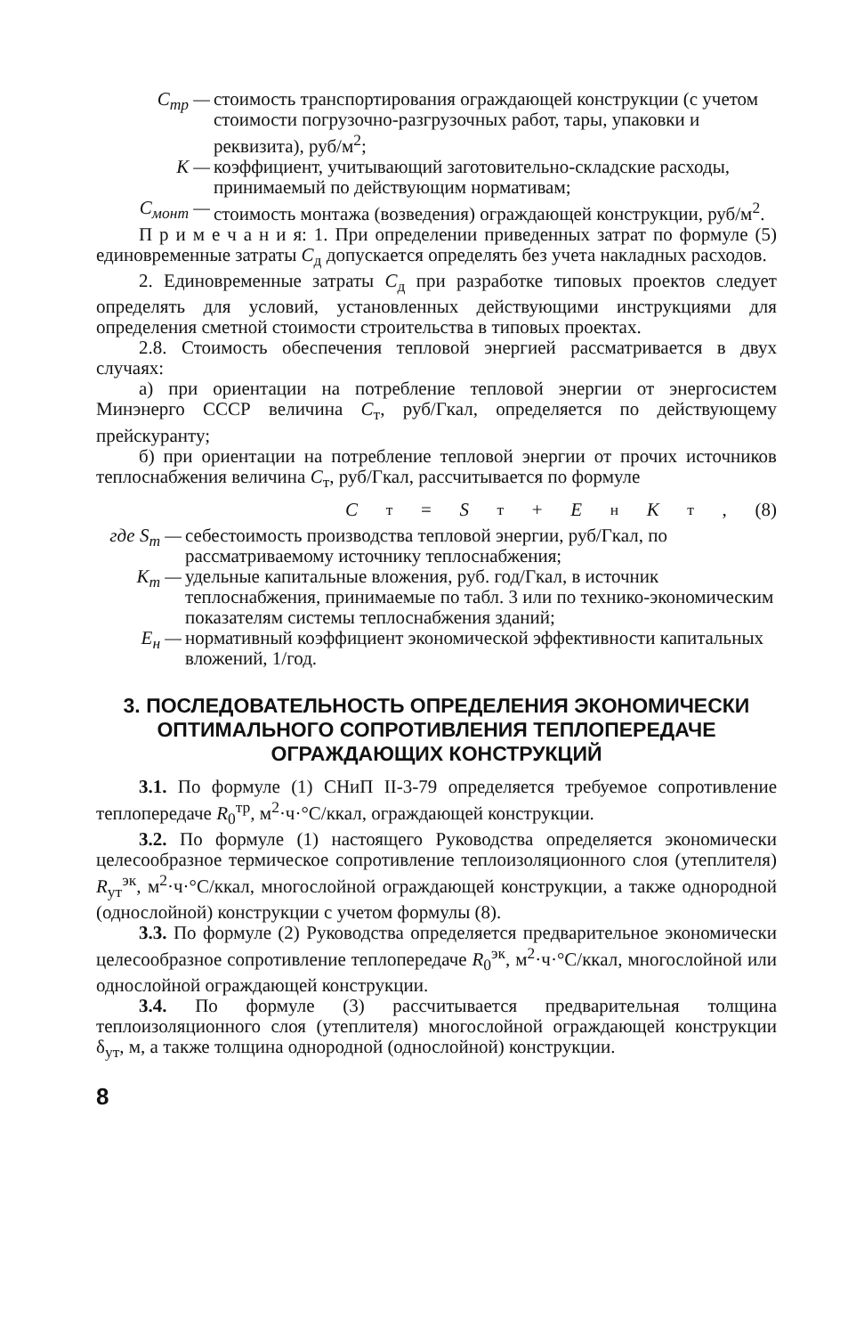С<sub>тр</sub> — стоимость транспортирования ограждающей конструкции (с учетом стоимости погрузочно-разгрузочных работ, тары, упаковки и реквизита), руб/м<sup>2</sup>;
К — коэффициент, учитывающий заготовительно-складские расходы, принимаемый по действующим нормативам;
С<sub>монт</sub> — стоимость монтажа (возведения) ограждающей конструкции, руб/м<sup>2</sup>.
П р и м е ч а н и я: 1. При определении приведенных затрат по формуле (5) единовременные затраты С<sub>д</sub> допускается определять без учета накладных расходов.
2. Единовременные затраты С<sub>д</sub> при разработке типовых проектов следует определять для условий, установленных действующими инструкциями для определения сметной стоимости строительства в типовых проектах.
2.8. Стоимость обеспечения тепловой энергией рассматривается в двух случаях:
а) при ориентации на потребление тепловой энергии от энергосистем Минэнерго СССР величина С<sub>т</sub>, руб/Гкал, определяется по действующему прейскуранту;
б) при ориентации на потребление тепловой энергии от прочих источников теплоснабжения величина С<sub>т</sub>, руб/Гкал, рассчитывается по формуле
С<sub>т</sub> = S<sub>т</sub> + Е<sub>н</sub> К<sub>т</sub>, (8)
где S<sub>т</sub> — себестоимость производства тепловой энергии, руб/Гкал, по рассматриваемому источнику теплоснабжения;
К<sub>т</sub> — удельные капитальные вложения, руб. год/Гкал, в источник теплоснабжения, принимаемые по табл. 3 или по технико-экономическим показателям системы теплоснабжения зданий;
Е<sub>н</sub> — нормативный коэффициент экономической эффективности капитальных вложений, 1/год.
3. ПОСЛЕДОВАТЕЛЬНОСТЬ ОПРЕДЕЛЕНИЯ ЭКОНОМИЧЕСКИ ОПТИМАЛЬНОГО СОПРОТИВЛЕНИЯ ТЕПЛОПЕРЕДАЧЕ ОГРАЖДАЮЩИХ КОНСТРУКЦИЙ
3.1. По формуле (1) СНиП II-3-79 определяется требуемое сопротивление теплопередаче R<sub>0</sub><sup>тр</sup>, м<sup>2</sup>·ч·°С/ккал, ограждающей конструкции.
3.2. По формуле (1) настоящего Руководства определяется экономически целесообразное термическое сопротивление теплоизоляционного слоя (утеплителя) R<sub>ут</sub><sup>эк</sup>, м<sup>2</sup>·ч·°С/ккал, многослойной ограждающей конструкции, а также однородной (однослойной) конструкции с учетом формулы (8).
3.3. По формуле (2) Руководства определяется предварительное экономически целесообразное сопротивление теплопередаче R<sub>0</sub><sup>эк</sup>, м<sup>2</sup>·ч·°С/ккал, многослойной или однослойной ограждающей конструкции.
3.4. По формуле (3) рассчитывается предварительная толщина теплоизоляционного слоя (утеплителя) многослойной ограждающей конструкции δ<sub>ут</sub>, м, а также толщина однородной (однослойной) конструкции.
8